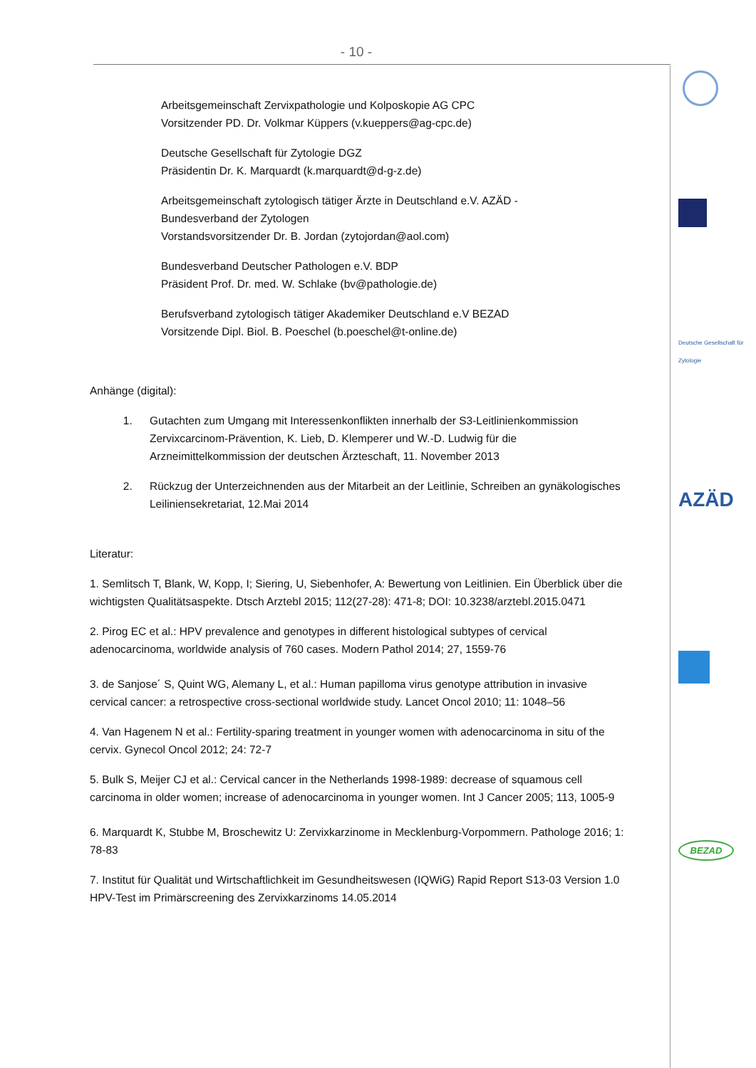- 10 -
Deutsche Gesellschaft für Zytologie
AZÄD
BEZAD
Arbeitsgemeinschaft Zervixpathologie und Kolposkopie AG CPC
Vorsitzender PD. Dr. Volkmar Küppers (v.kueppers@ag-cpc.de)
Deutsche Gesellschaft für Zytologie DGZ
Präsidentin Dr. K. Marquardt (k.marquardt@d-g-z.de)
Arbeitsgemeinschaft zytologisch tätiger Ärzte in Deutschland e.V. AZÄD -
Bundesverband der Zytologen
Vorstandsvorsitzender Dr. B. Jordan (zytojordan@aol.com)
Bundesverband Deutscher Pathologen e.V. BDP
Präsident Prof. Dr. med. W. Schlake (bv@pathologie.de)
Berufsverband zytologisch tätiger Akademiker Deutschland e.V BEZAD
Vorsitzende Dipl. Biol. B. Poeschel (b.poeschel@t-online.de)
Anhänge (digital):
1. Gutachten zum Umgang mit Interessenkonflikten innerhalb der S3-Leitlinienkommission Zervixcarcinom-Prävention, K. Lieb, D. Klemperer und W.-D. Ludwig für die Arzneimittelkommission der deutschen Ärzteschaft, 11. November 2013
2. Rückzug der Unterzeichnenden aus der Mitarbeit an der Leitlinie, Schreiben an gynäkologisches Leiliniensekretariat, 12.Mai 2014
Literatur:
1. Semlitsch T, Blank, W, Kopp, I; Siering, U, Siebenhofer, A: Bewertung von Leitlinien. Ein Überblick über die wichtigsten Qualitätsaspekte. Dtsch Arztebl 2015; 112(27-28): 471-8; DOI: 10.3238/arztebl.2015.0471
2. Pirog EC et al.: HPV prevalence and genotypes in different histological subtypes of cervical adenocarcinoma, worldwide analysis of 760 cases. Modern Pathol 2014; 27, 1559-76
3. de Sanjose´ S, Quint WG, Alemany L, et al.: Human papilloma virus genotype attribution in invasive cervical cancer: a retrospective cross-sectional worldwide study. Lancet Oncol 2010; 11: 1048–56
4. Van Hagenem N et al.: Fertility-sparing treatment in younger women with adenocarcinoma in situ of the cervix. Gynecol Oncol 2012; 24: 72-7
5. Bulk S, Meijer CJ et al.: Cervical cancer in the Netherlands 1998-1989: decrease of squamous cell carcinoma in older women; increase of adenocarcinoma in younger women. Int J Cancer 2005; 113, 1005-9
6. Marquardt K, Stubbe M, Broschewitz U: Zervixkarzinome in Mecklenburg-Vorpommern. Pathologe 2016; 1: 78-83
7. Institut für Qualität und Wirtschaftlichkeit im Gesundheitswesen (IQWiG) Rapid Report S13-03 Version 1.0 HPV-Test im Primärscreening des Zervixkarzinoms 14.05.2014